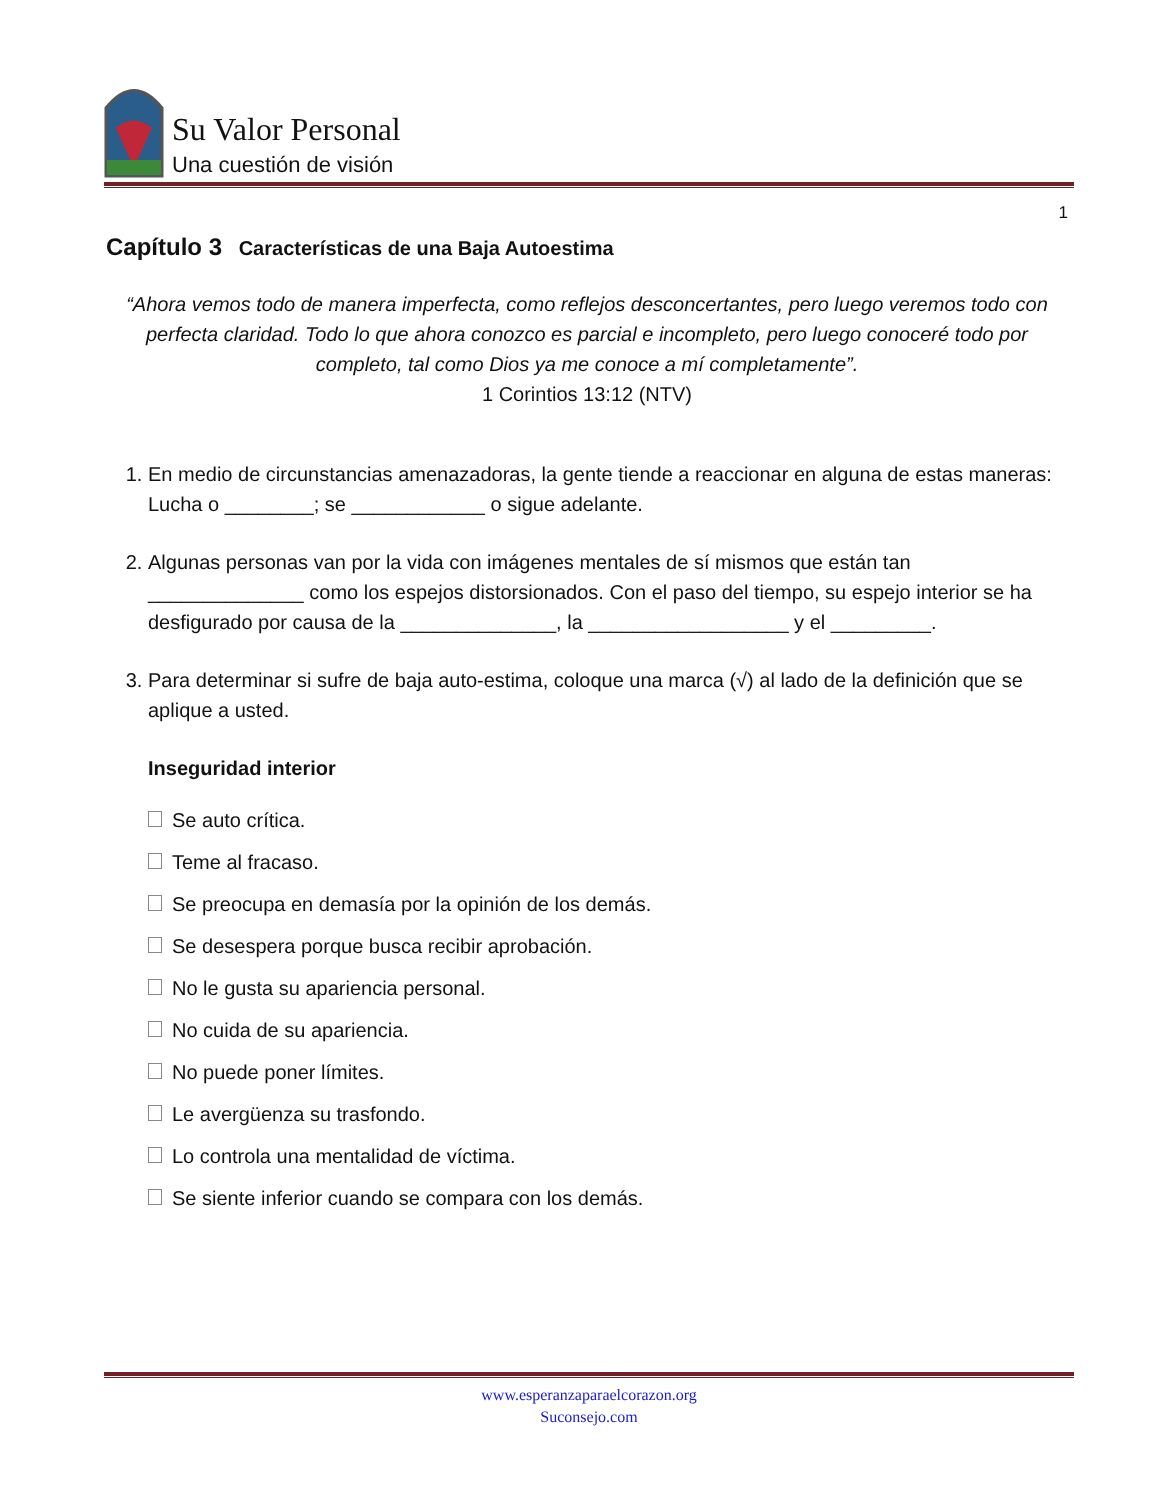Su Valor Personal
Una cuestión de visión
1
Capítulo 3 Características de una Baja Autoestima
“Ahora vemos todo de manera imperfecta, como reflejos desconcertantes, pero luego veremos todo con perfecta claridad. Todo lo que ahora conozco es parcial e incompleto, pero luego conoceré todo por completo, tal como Dios ya me conoce a mí completamente”.
1 Corintios 13:12 (NTV)
1. En medio de circunstancias amenazadoras, la gente tiende a reaccionar en alguna de estas maneras: Lucha o ________; se ____________ o sigue adelante.
2. Algunas personas van por la vida con imágenes mentales de sí mismos que están tan ______________ como los espejos distorsionados. Con el paso del tiempo, su espejo interior se ha desfigurado por causa de la ______________, la __________________ y el _________.
3. Para determinar si sufre de baja auto-estima, coloque una marca (√) al lado de la definición que se aplique a usted.
Inseguridad interior
Se auto crítica.
Teme al fracaso.
Se preocupa en demasía por la opinión de los demás.
Se desespera porque busca recibir aprobación.
No le gusta su apariencia personal.
No cuida de su apariencia.
No puede poner límites.
Le avergüenza su trasfondo.
Lo controla una mentalidad de víctima.
Se siente inferior cuando se compara con los demás.
www.esperanzaparaelcorazon.org
Suconsejo.com